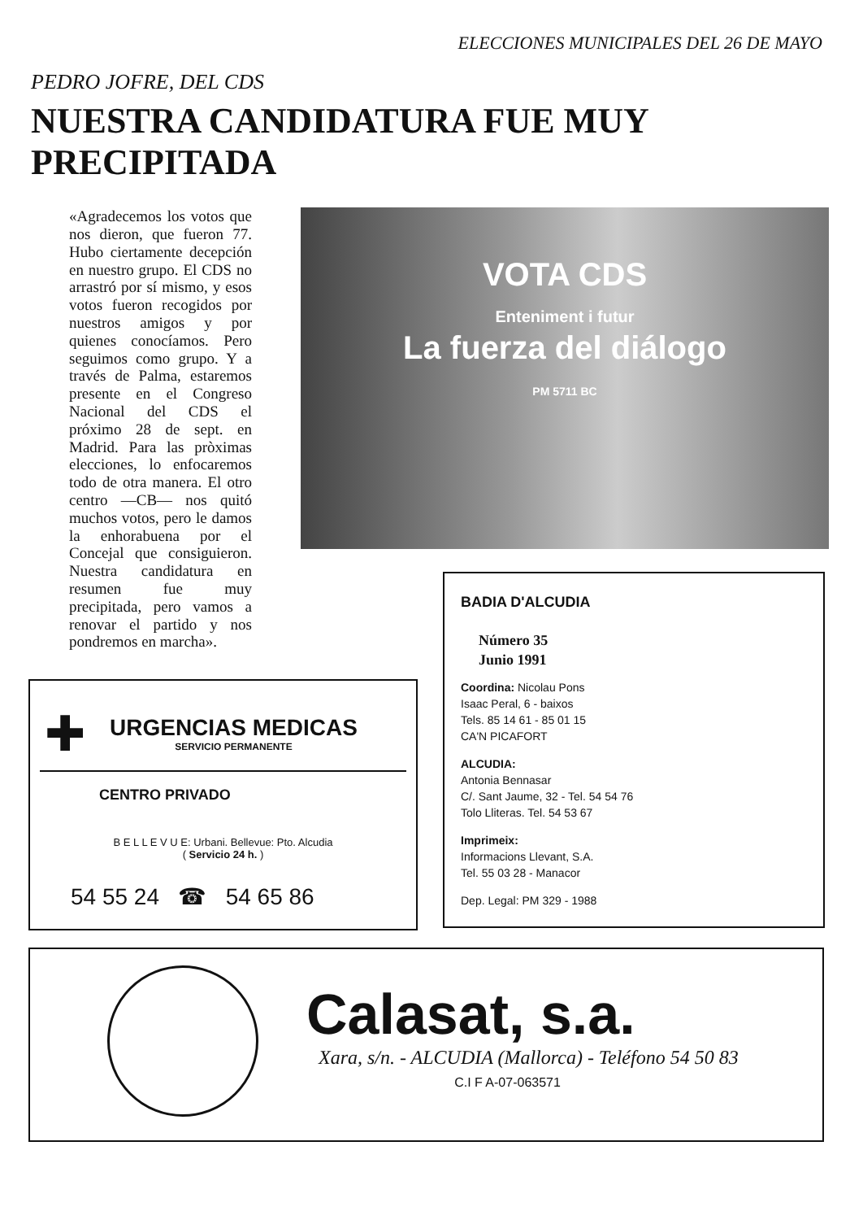ELECCIONES MUNICIPALES DEL 26 DE MAYO
PEDRO JOFRE, DEL CDS
NUESTRA CANDIDATURA FUE MUY
PRECIPITADA
«Agradecemos los votos que nos dieron, que fueron 77. Hubo ciertamente decepción en nuestro grupo. El CDS no arrastró por sí mismo, y esos votos fueron recogidos por nuestros amigos y por quienes conocíamos. Pero seguimos como grupo. Y a través de Palma, estaremos presente en el Congreso Nacional del CDS el próximo 28 de sept. en Madrid. Para las pròximas elecciones, lo enfocaremos todo de otra manera. El otro centro —CB— nos quitó muchos votos, pero le damos la enhorabuena por el Concejal que consiguieron. Nuestra candidatura en resumen fue muy precipitada, pero vamos a renovar el partido y nos pondremos en marcha».
VOTA CDS
Enteniment i futur
La fuerza del diálogo
PM 5711 BC
✚
URGENCIAS MEDICAS
SERVICIO PERMANENTE
CENTRO PRIVADO
B E L L E V U E: Urbani. Bellevue: Pto. Alcudia
( Servicio 24 h. )
54 55 24 ☎ 54 65 86
BADIA D'ALCUDIA
Número 35
Junio 1991
Coordina: Nicolau Pons
Isaac Peral, 6 - baixos
Tels. 85 14 61 - 85 01 15
CA'N PICAFORT
ALCUDIA:
Antonia Bennasar
C/. Sant Jaume, 32 - Tel. 54 54 76
Tolo Lliteras. Tel. 54 53 67
Imprimeix:
Informacions Llevant, S.A.
Tel. 55 03 28 - Manacor
Dep. Legal: PM 329 - 1988
Calasat, s.a.
Xara, s/n. - ALCUDIA (Mallorca) - Teléfono 54 50 83
C.I F A-07-063571